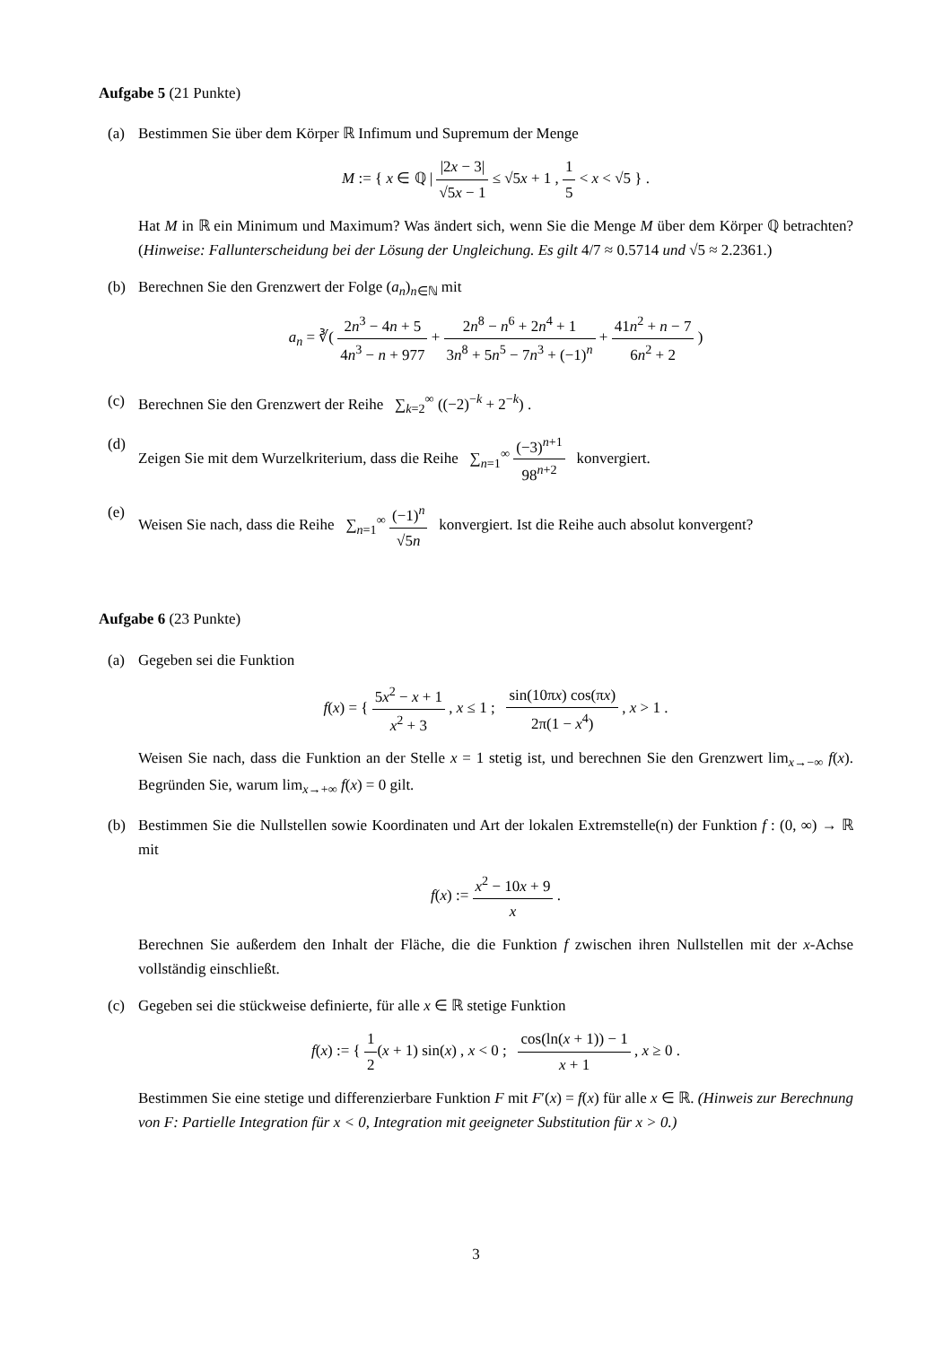Aufgabe 5 (21 Punkte)
(a) Bestimmen Sie über dem Körper ℝ Infimum und Supremum der Menge
M := { x ∈ ℚ | |2x − 3| √5x − 1 ≤ √5x + 1 , 1 5 < x < √5 } .
Hat M in ℝ ein Minimum und Maximum? Was ändert sich, wenn Sie die Menge M über dem Körper ℚ betrachten? (Hinweise: Fallunterscheidung bei der Lösung der Ungleichung. Es gilt 4/7 ≈ 0.5714 und √5 ≈ 2.2361.)
(b) Berechnen Sie den Grenzwert der Folge (a<sub>n</sub>)<sub>n∈ℕ</sub> mit
a<sub>n</sub> = ∛( 2n<sup>3</sup> − 4n + 5 4n<sup>3</sup> − n + 977 + 2n<sup>8</sup> − n<sup>6</sup> + 2n<sup>4</sup> + 1 3n<sup>8</sup> + 5n<sup>5</sup> − 7n<sup>3</sup> + (−1)<sup>n</sup> + 41n<sup>2</sup> + n − 7 6n<sup>2</sup> + 2 )
(c) Berechnen Sie den Grenzwert der Reihe ∑<sub>k=2</sub><sup>∞</sup> ((−2)<sup>−k</sup> + 2<sup>−k</sup>) .
(d) Zeigen Sie mit dem Wurzelkriterium, dass die Reihe ∑<sub>n=1</sub><sup>∞</sup> (−3)<sup>n+1</sup> 98<sup>n+2</sup> konvergiert.
(e) Weisen Sie nach, dass die Reihe ∑<sub>n=1</sub><sup>∞</sup> (−1)<sup>n</sup> √5n konvergiert. Ist die Reihe auch absolut konvergent?
Aufgabe 6 (23 Punkte)
(a) Gegeben sei die Funktion
f(x) = { 5x<sup>2</sup> − x + 1 x<sup>2</sup> + 3 , x ≤ 1 ; sin(10πx) cos(πx) 2π(1 − x<sup>4</sup>) , x > 1 .
Weisen Sie nach, dass die Funktion an der Stelle x = 1 stetig ist, und berechnen Sie den Grenzwert lim<sub>x→−∞</sub> f(x). Begründen Sie, warum lim<sub>x→+∞</sub> f(x) = 0 gilt.
(b) Bestimmen Sie die Nullstellen sowie Koordinaten und Art der lokalen Extremstelle(n) der Funktion f : (0, ∞) → ℝ mit
f(x) := x<sup>2</sup> − 10x + 9 x .
Berechnen Sie außerdem den Inhalt der Fläche, die die Funktion f zwischen ihren Nullstellen mit der x-Achse vollständig einschließt.
(c) Gegeben sei die stückweise definierte, für alle x ∈ ℝ stetige Funktion
f(x) := { 1 2(x + 1) sin(x) , x < 0 ; cos(ln(x + 1)) − 1 x + 1 , x ≥ 0 .
Bestimmen Sie eine stetige und differenzierbare Funktion F mit F′(x) = f(x) für alle x ∈ ℝ. (Hinweis zur Berechnung von F: Partielle Integration für x < 0, Integration mit geeigneter Substitution für x > 0.)
3